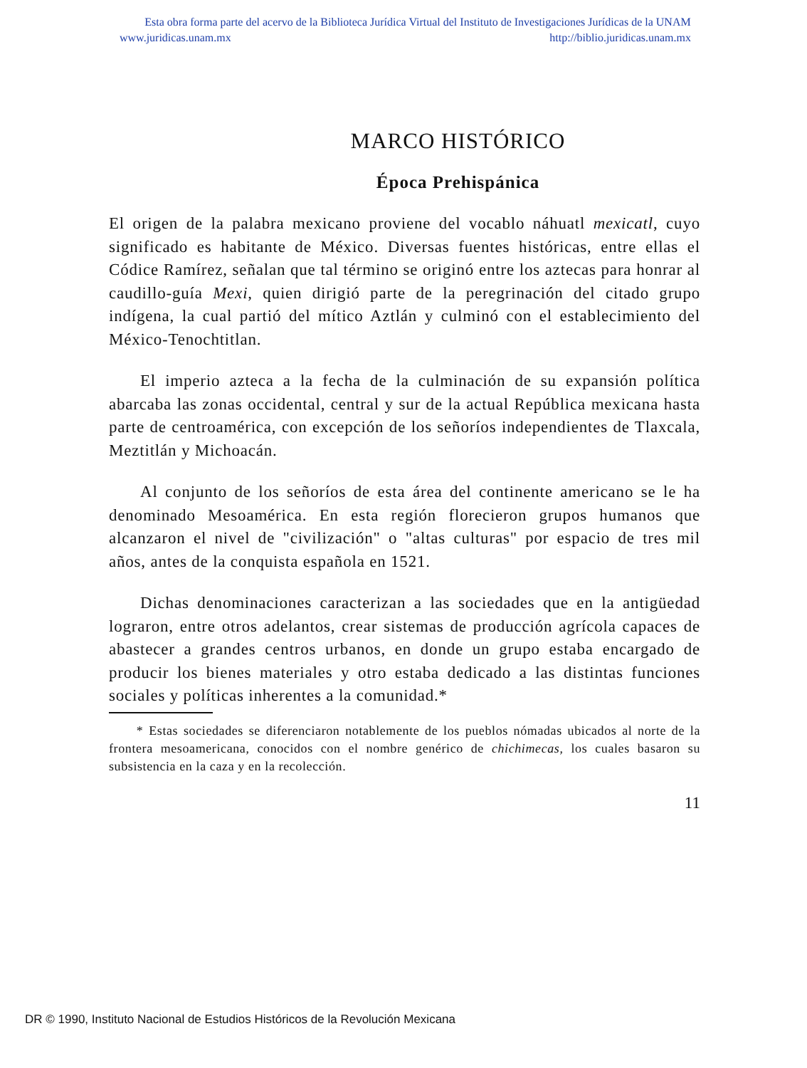Esta obra forma parte del acervo de la Biblioteca Jurídica Virtual del Instituto de Investigaciones Jurídicas de la UNAM
www.juridicas.unam.mx http://biblio.juridicas.unam.mx
MARCO HISTÓRICO
Época Prehispánica
El origen de la palabra mexicano proviene del vocablo náhuatl mexicatl, cuyo significado es habitante de México. Diversas fuentes históricas, entre ellas el Códice Ramírez, señalan que tal término se originó entre los aztecas para honrar al caudillo-guía Mexi, quien dirigió parte de la peregrinación del citado grupo indígena, la cual partió del mítico Aztlán y culminó con el establecimiento del México-Tenochtitlan.
El imperio azteca a la fecha de la culminación de su expansión política abarcaba las zonas occidental, central y sur de la actual República mexicana hasta parte de centroamérica, con excepción de los señoríos independientes de Tlaxcala, Meztitlán y Michoacán.
Al conjunto de los señoríos de esta área del continente americano se le ha denominado Mesoamérica. En esta región florecieron grupos humanos que alcanzaron el nivel de "civilización" o "altas culturas" por espacio de tres mil años, antes de la conquista española en 1521.
Dichas denominaciones caracterizan a las sociedades que en la antigüedad lograron, entre otros adelantos, crear sistemas de producción agrícola capaces de abastecer a grandes centros urbanos, en donde un grupo estaba encargado de producir los bienes materiales y otro estaba dedicado a las distintas funciones sociales y políticas inherentes a la comunidad.*
* Estas sociedades se diferenciaron notablemente de los pueblos nómadas ubicados al norte de la frontera mesoamericana, conocidos con el nombre genérico de chichimecas, los cuales basaron su subsistencia en la caza y en la recolección.
11
DR © 1990, Instituto Nacional de Estudios Históricos de la Revolución Mexicana